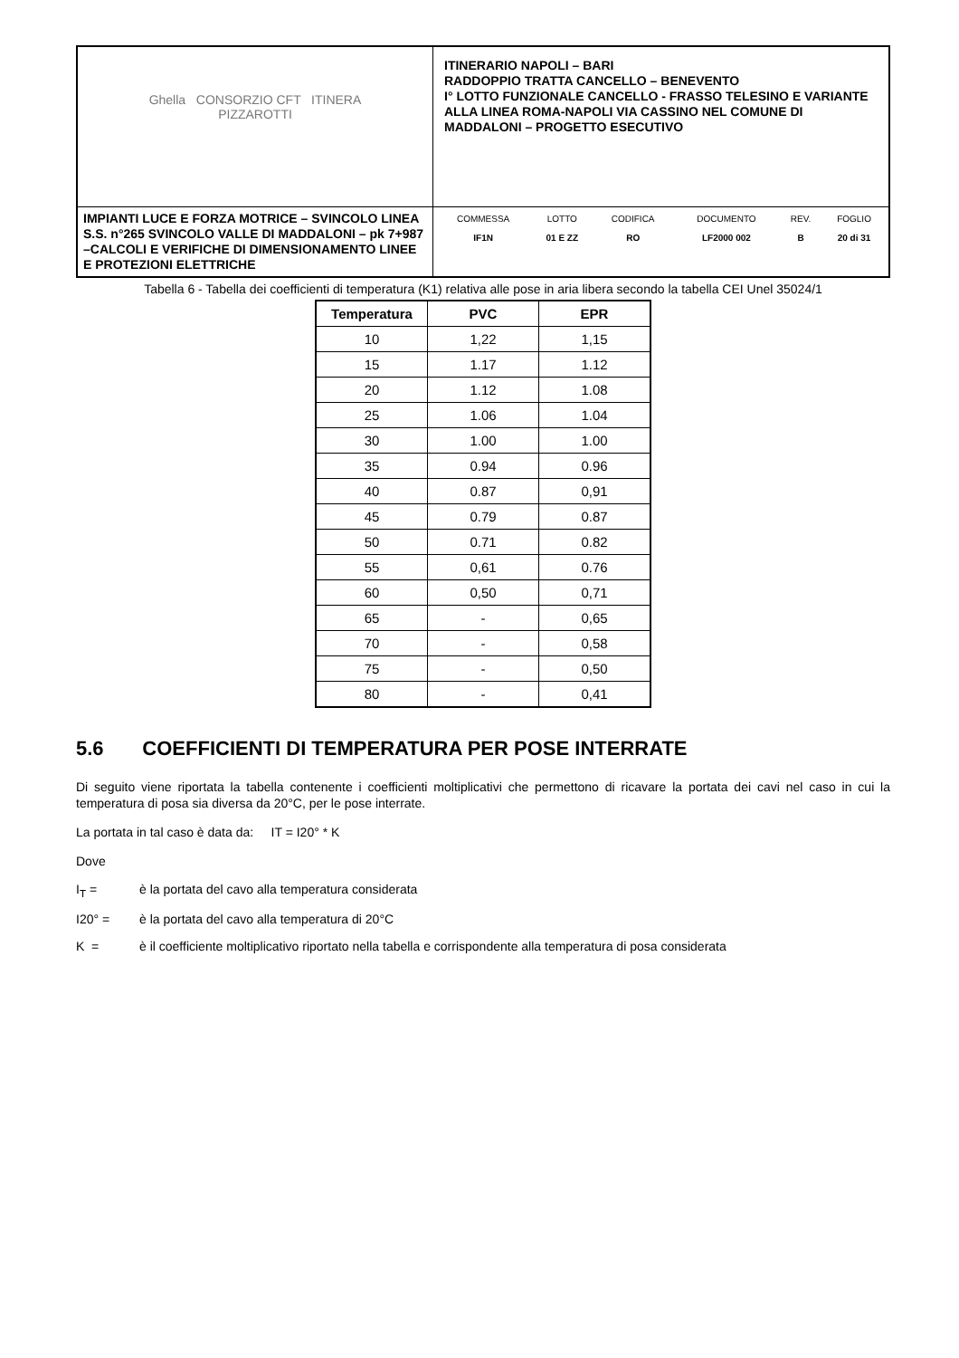| Ghella CONSORZIO CFT ITINERA PIZZAROTTI | ITINERARIO NAPOLI – BARI RADDOPPIO TRATTA CANCELLO – BENEVENTO I° LOTTO FUNZIONALE CANCELLO - FRASSO TELESINO E VARIANTE ALLA LINEA ROMA-NAPOLI VIA CASSINO NEL COMUNE DI MADDALONI – PROGETTO ESECUTIVO |
| IMPIANTI LUCE E FORZA MOTRICE – SVINCOLO LINEA S.S. n°265 SVINCOLO VALLE DI MADDALONI – pk 7+987 –CALCOLI E VERIFICHE DI DIMENSIONAMENTO LINEE E PROTEZIONI ELETTRICHE | / COMMESSA / LOTTO / CODIFICA / DOCUMENTO / REV. / FOGLIO / / IF1N / 01 E ZZ / RO / LF2000 002 / B / 20 di 31 / |
Tabella 6 - Tabella dei coefficienti di temperatura (K1) relativa alle pose in aria libera secondo la tabella CEI Unel 35024/1
| Temperatura | PVC | EPR |
| --- | --- | --- |
| 10 | 1,22 | 1,15 |
| 15 | 1.17 | 1.12 |
| 20 | 1.12 | 1.08 |
| 25 | 1.06 | 1.04 |
| 30 | 1.00 | 1.00 |
| 35 | 0.94 | 0.96 |
| 40 | 0.87 | 0,91 |
| 45 | 0.79 | 0.87 |
| 50 | 0.71 | 0.82 |
| 55 | 0,61 | 0.76 |
| 60 | 0,50 | 0,71 |
| 65 | - | 0,65 |
| 70 | - | 0,58 |
| 75 | - | 0,50 |
| 80 | - | 0,41 |
5.6 COEFFICIENTI DI TEMPERATURA PER POSE INTERRATE
Di seguito viene riportata la tabella contenente i coefficienti moltiplicativi che permettono di ricavare la portata dei cavi nel caso in cui la temperatura di posa sia diversa da 20°C, per le pose interrate.
La portata in tal caso è data da: IT = I20° * K
Dove
I<sub>T</sub> = è la portata del cavo alla temperatura considerata
I20° = è la portata del cavo alla temperatura di 20°C
K = è il coefficiente moltiplicativo riportato nella tabella e corrispondente alla temperatura di posa considerata